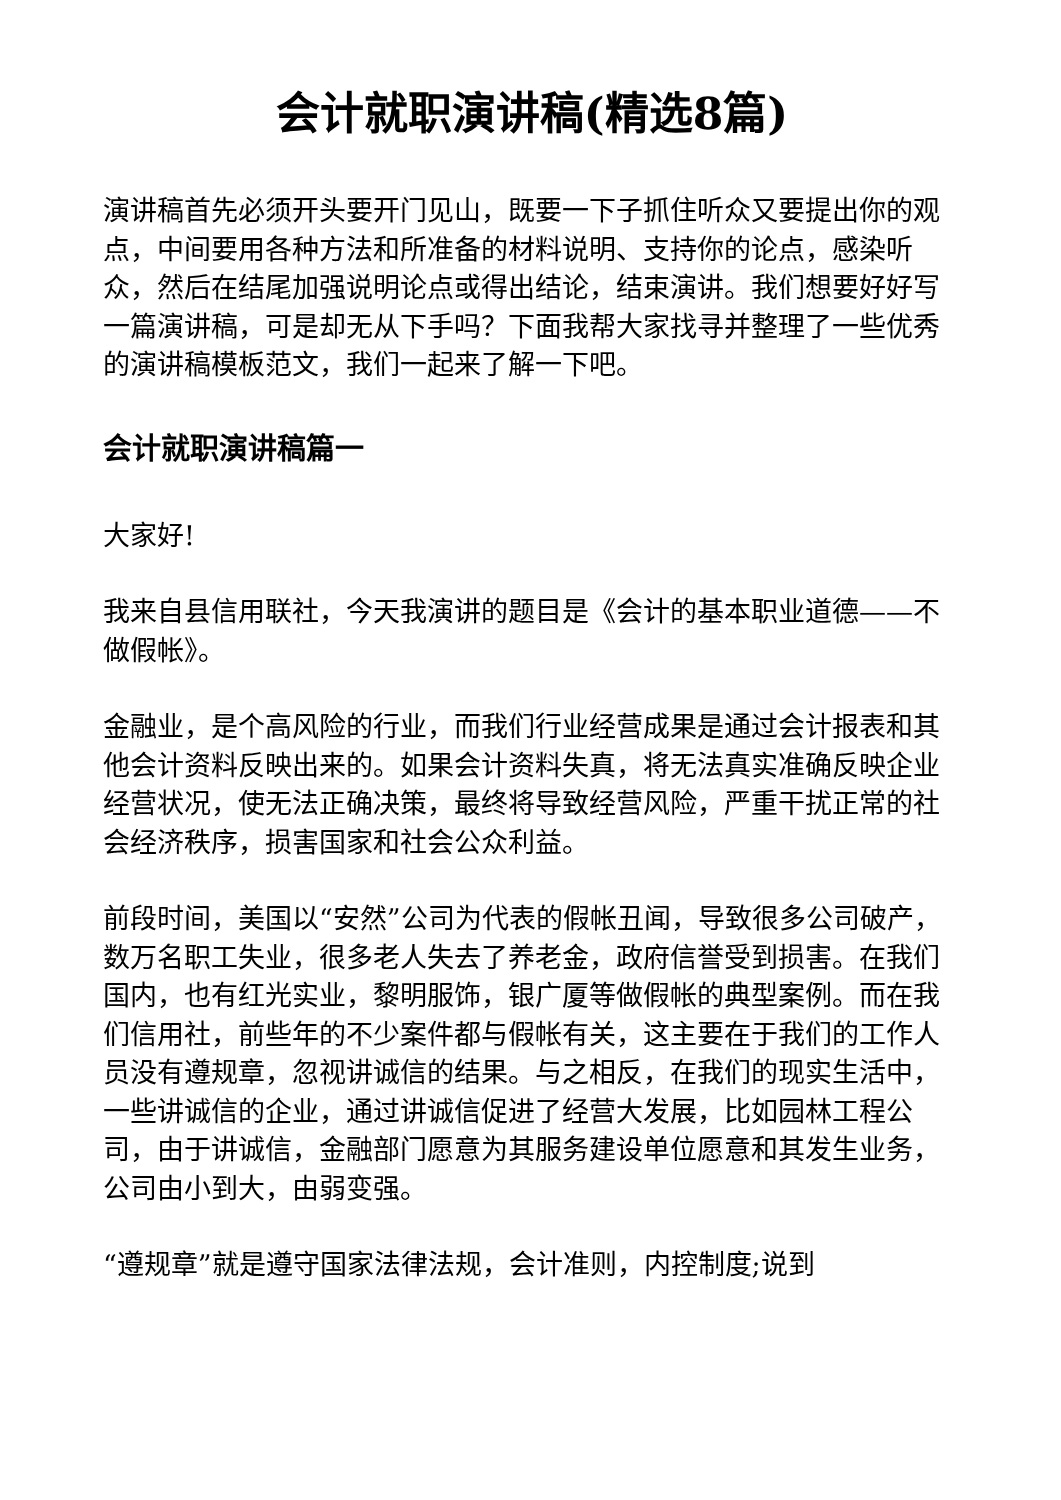会计就职演讲稿(精选8篇)
演讲稿首先必须开头要开门见山，既要一下子抓住听众又要提出你的观点，中间要用各种方法和所准备的材料说明、支持你的论点，感染听众，然后在结尾加强说明论点或得出结论，结束演讲。我们想要好好写一篇演讲稿，可是却无从下手吗？下面我帮大家找寻并整理了一些优秀的演讲稿模板范文，我们一起来了解一下吧。
会计就职演讲稿篇一
大家好!
我来自县信用联社，今天我演讲的题目是《会计的基本职业道德——不做假帐》。
金融业，是个高风险的行业，而我们行业经营成果是通过会计报表和其他会计资料反映出来的。如果会计资料失真，将无法真实准确反映企业经营状况，使无法正确决策，最终将导致经营风险，严重干扰正常的社会经济秩序，损害国家和社会公众利益。
前段时间，美国以“安然”公司为代表的假帐丑闻，导致很多公司破产，数万名职工失业，很多老人失去了养老金，政府信誉受到损害。在我们国内，也有红光实业，黎明服饰，银广厦等做假帐的典型案例。而在我们信用社，前些年的不少案件都与假帐有关，这主要在于我们的工作人员没有遵规章，忽视讲诚信的结果。与之相反，在我们的现实生活中，一些讲诚信的企业，通过讲诚信促进了经营大发展，比如园林工程公司，由于讲诚信，金融部门愿意为其服务建设单位愿意和其发生业务，公司由小到大，由弱变强。
“遵规章”就是遵守国家法律法规，会计准则，内控制度;说到